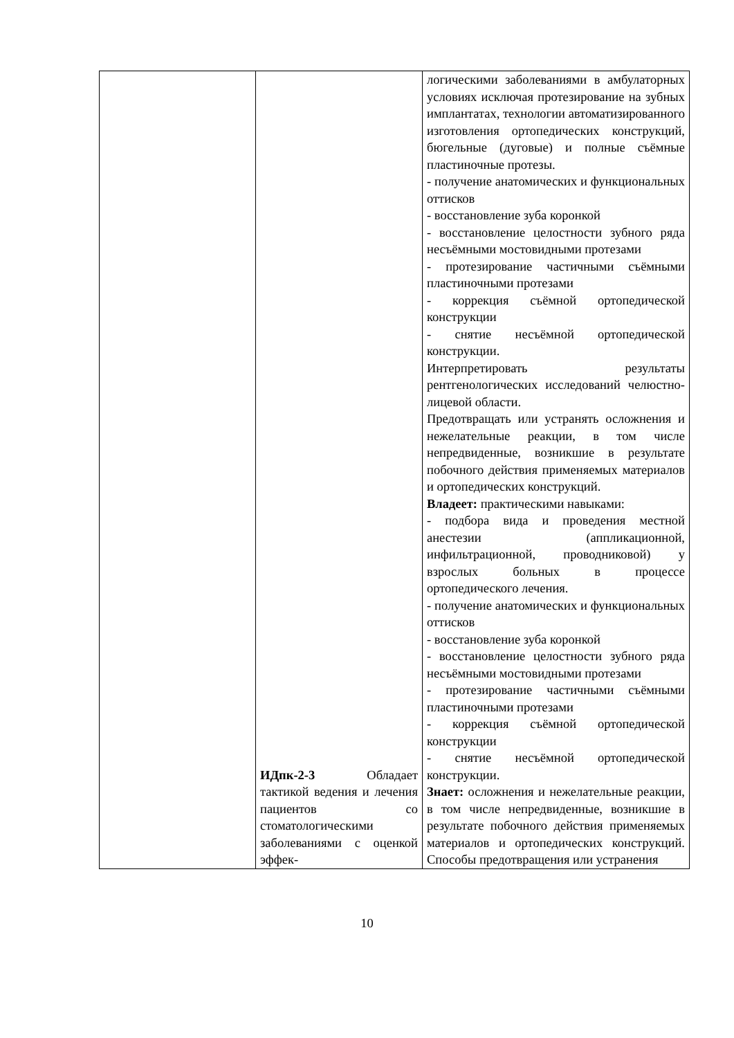| | ИДпк-2-3 Обладает тактикой ведения и лечения пациентов со стоматологическими заболеваниями с оценкой эффек- | логическими заболеваниями в амбулаторных условиях исключая протезирование на зубных имплантатах, технологии автоматизированного изготовления ортопедических конструкций, бюгельные (дуговые) и полные съёмные пластиночные протезы. - получение анатомических и функциональных оттисков - восстановление зуба коронкой - восстановление целостности зубного ряда несъёмными мостовидными протезами - протезирование частичными съёмными пластиночными протезами - коррекция съёмной ортопедической конструкции - снятие несъёмной ортопедической конструкции. Интерпретировать результаты рентгенологических исследований челюстно-лицевой области. Предотвращать или устранять осложнения и нежелательные реакции, в том числе непредвиденные, возникшие в результате побочного действия применяемых материалов и ортопедических конструкций. Владеет: практическими навыками: - подбора вида и проведения местной анестезии (аппликационной, инфильтрационной, проводниковой) у взрослых больных в процессе ортопедического лечения. - получение анатомических и функциональных оттисков - восстановление зуба коронкой - восстановление целостности зубного ряда несъёмными мостовидными протезами - протезирование частичными съёмными пластиночными протезами - коррекция съёмной ортопедической конструкции - снятие несъёмной ортопедической конструкции. Знает: осложнения и нежелательные реакции, в том числе непредвиденные, возникшие в результате побочного действия применяемых материалов и ортопедических конструкций. Способы предотвращения или устранения |
10